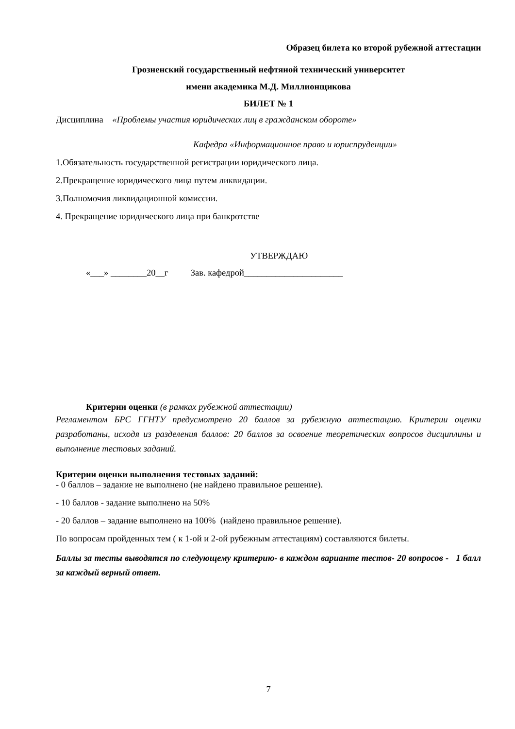Образец билета ко второй рубежной аттестации
Грозненский государственный нефтяной технический университет
имени академика М.Д. Миллионщикова
БИЛЕТ № 1
Дисциплина «Проблемы участия юридических лиц в гражданском обороте»
Кафедра «Информационное право и юриспруденции»
1.Обязательность государственной регистрации юридического лица.
2.Прекращение юридического лица путем ликвидации.
3.Полномочия ликвидационной комиссии.
4. Прекращение юридического лица при банкротстве
УТВЕРЖДАЮ
«___» ________20__г Зав. кафедрой______________________
Критерии оценки (в рамках рубежной аттестации)
Регламентом БРС ГГНТУ предусмотрено 20 баллов за рубежную аттестацию. Критерии оценки разработаны, исходя из разделения баллов: 20 баллов за освоение теоретических вопросов дисциплины и выполнение тестовых заданий.
Критерии оценки выполнения тестовых заданий:
- 0 баллов – задание не выполнено (не найдено правильное решение).
- 10 баллов - задание выполнено на 50%
- 20 баллов – задание выполнено на 100% (найдено правильное решение).
По вопросам пройденных тем ( к 1-ой и 2-ой рубежным аттестациям) составляются билеты.
Баллы за тесты выводятся по следующему критерию- в каждом варианте тестов- 20 вопросов - 1 балл за каждый верный ответ.
7